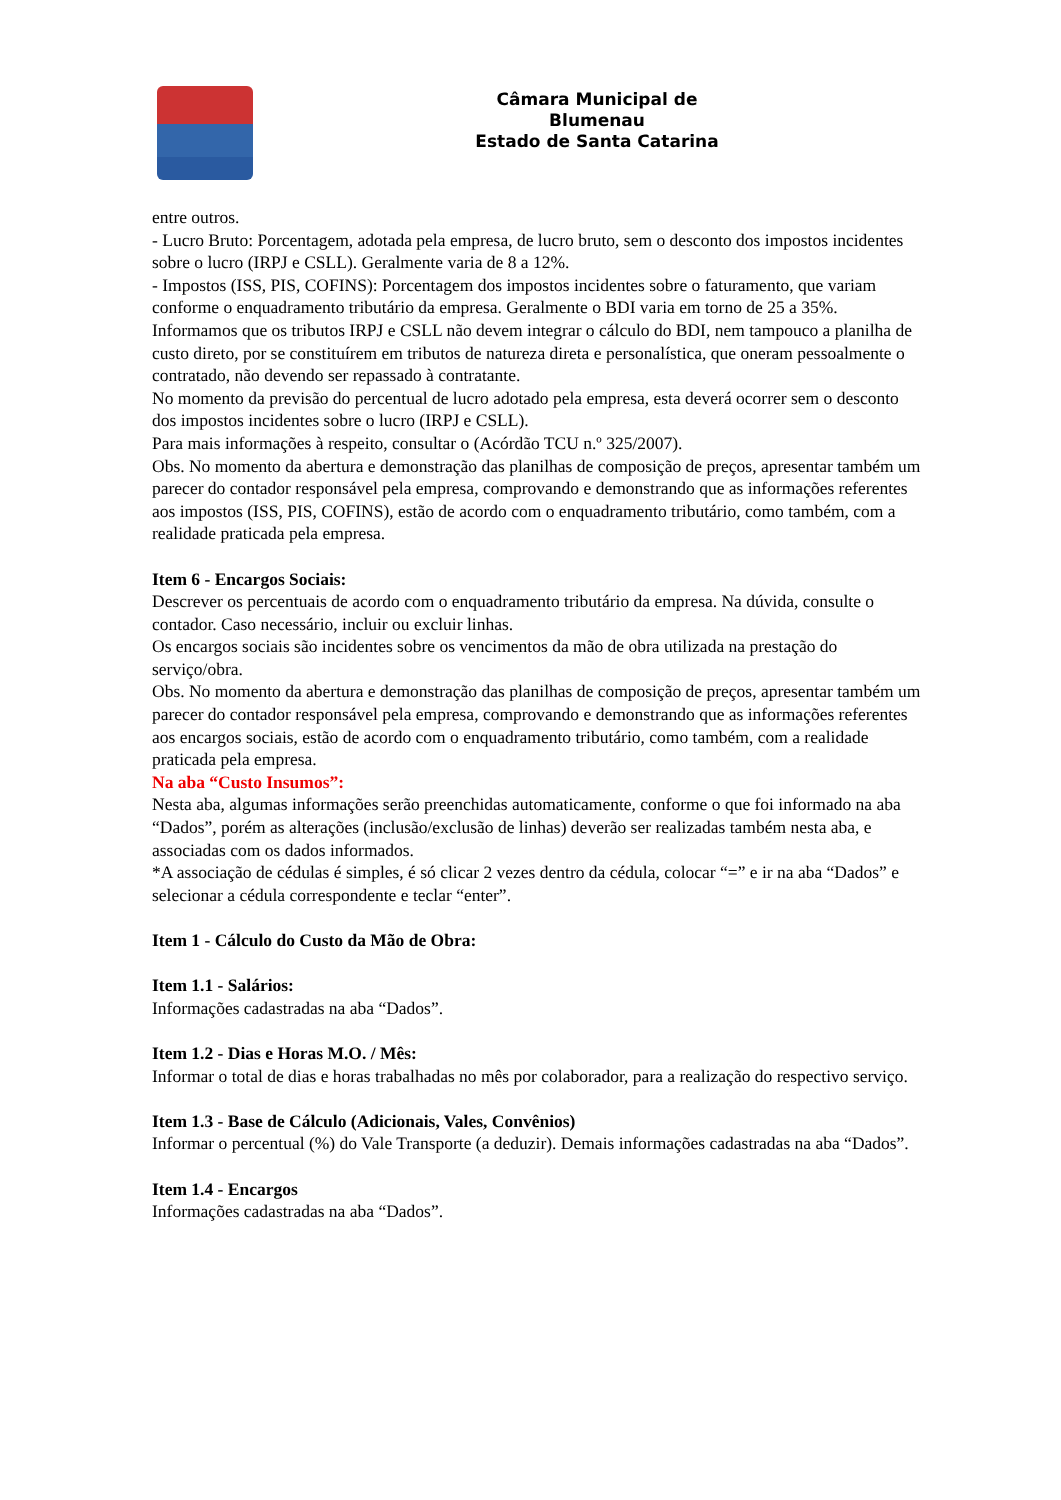Câmara Municipal de
Blumenau
Estado de Santa Catarina
entre outros.
- Lucro Bruto: Porcentagem, adotada pela empresa, de lucro bruto, sem o desconto dos impostos incidentes sobre o lucro (IRPJ e CSLL). Geralmente varia de 8 a 12%.
- Impostos (ISS, PIS, COFINS): Porcentagem dos impostos incidentes sobre o faturamento, que variam conforme o enquadramento tributário da empresa. Geralmente o BDI varia em torno de 25 a 35%.
Informamos que os tributos IRPJ e CSLL não devem integrar o cálculo do BDI, nem tampouco a planilha de custo direto, por se constituírem em tributos de natureza direta e personalística, que oneram pessoalmente o contratado, não devendo ser repassado à contratante.
No momento da previsão do percentual de lucro adotado pela empresa, esta deverá ocorrer sem o desconto dos impostos incidentes sobre o lucro (IRPJ e CSLL).
Para mais informações à respeito, consultar o (Acórdão TCU n.º 325/2007).
Obs. No momento da abertura e demonstração das planilhas de composição de preços, apresentar também um parecer do contador responsável pela empresa, comprovando e demonstrando que as informações referentes aos impostos (ISS, PIS, COFINS), estão de acordo com o enquadramento tributário, como também, com a realidade praticada pela empresa.
Item 6 - Encargos Sociais:
Descrever os percentuais de acordo com o enquadramento tributário da empresa. Na dúvida, consulte o contador. Caso necessário, incluir ou excluir linhas.
Os encargos sociais são incidentes sobre os vencimentos da mão de obra utilizada na prestação do serviço/obra.
Obs. No momento da abertura e demonstração das planilhas de composição de preços, apresentar também um parecer do contador responsável pela empresa, comprovando e demonstrando que as informações referentes aos encargos sociais, estão de acordo com o enquadramento tributário, como também, com a realidade praticada pela empresa.
Na aba “Custo Insumos”:
Nesta aba, algumas informações serão preenchidas automaticamente, conforme o que foi informado na aba “Dados”, porém as alterações (inclusão/exclusão de linhas) deverão ser realizadas também nesta aba, e associadas com os dados informados.
*A associação de cédulas é simples, é só clicar 2 vezes dentro da cédula, colocar “=” e ir na aba “Dados” e selecionar a cédula correspondente e teclar “enter”.
Item 1 - Cálculo do Custo da Mão de Obra:
Item 1.1 - Salários:
Informações cadastradas na aba “Dados”.
Item 1.2 - Dias e Horas M.O. / Mês:
Informar o total de dias e horas trabalhadas no mês por colaborador, para a realização do respectivo serviço.
Item 1.3 - Base de Cálculo (Adicionais, Vales, Convênios)
Informar o percentual (%) do Vale Transporte (a deduzir). Demais informações cadastradas na aba “Dados”.
Item 1.4 - Encargos
Informações cadastradas na aba “Dados”.